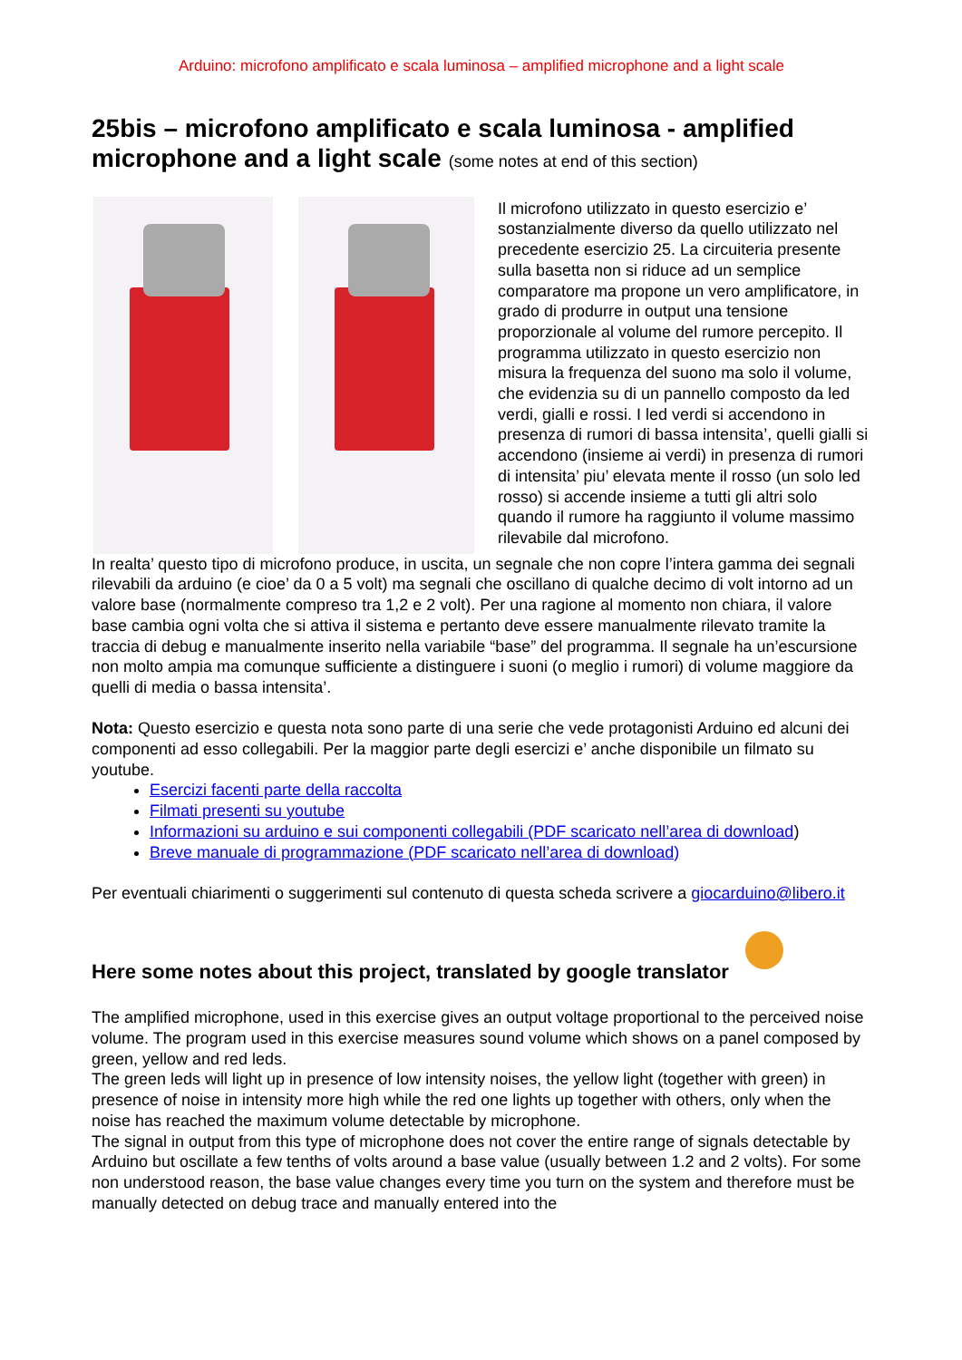Arduino: microfono amplificato e scala luminosa – amplified microphone and a light scale
25bis – microfono amplificato e scala luminosa - amplified microphone and a light scale (some notes at end of this section)
Il microfono utilizzato in questo esercizio e’ sostanzialmente diverso da quello utilizzato nel precedente esercizio 25. La circuiteria presente sulla basetta non si riduce ad un semplice comparatore ma propone un vero amplificatore, in grado di produrre in output una tensione proporzionale al volume del rumore percepito. Il programma utilizzato in questo esercizio non misura la frequenza del suono ma solo il volume, che evidenzia su di un pannello composto da led verdi, gialli e rossi. I led verdi si accendono in presenza di rumori di bassa intensita’, quelli gialli si accendono (insieme ai verdi) in presenza di rumori di intensita’ piu’ elevata mente il rosso (un solo led rosso) si accende insieme a tutti gli altri solo quando il rumore ha raggiunto il volume massimo rilevabile dal microfono.
In realta’ questo tipo di microfono produce, in uscita, un segnale che non copre l’intera gamma dei segnali rilevabili da arduino (e cioe’ da 0 a 5 volt) ma segnali che oscillano di qualche decimo di volt intorno ad un valore base (normalmente compreso tra 1,2 e 2 volt). Per una ragione al momento non chiara, il valore base cambia ogni volta che si attiva il sistema e pertanto deve essere manualmente rilevato tramite la traccia di debug e manualmente inserito nella variabile “base” del programma. Il segnale ha un’escursione non molto ampia ma comunque sufficiente a distinguere i suoni (o meglio i rumori) di volume maggiore da quelli di media o bassa intensita’.
Nota: Questo esercizio e questa nota sono parte di una serie che vede protagonisti Arduino ed alcuni dei componenti ad esso collegabili. Per la maggior parte degli esercizi e’ anche disponibile un filmato su youtube.
Esercizi facenti parte della raccolta
Filmati presenti su youtube
Informazioni su arduino e sui componenti collegabili (PDF scaricato nell’area di download)
Breve manuale di programmazione (PDF scaricato nell’area di download)
Per eventuali chiarimenti o suggerimenti sul contenuto di questa scheda scrivere a giocarduino@libero.it
Here some notes about this project, translated by google translator
The amplified microphone, used in this exercise gives an output voltage proportional to the perceived noise volume. The program used in this exercise measures sound volume which shows on a panel composed by green, yellow and red leds.
The green leds will light up in presence of low intensity noises, the yellow light (together with green) in presence of noise in intensity more high while the red one lights up together with others, only when the noise has reached the maximum volume detectable by microphone.
The signal in output from this type of microphone does not cover the entire range of signals detectable by Arduino but oscillate a few tenths of volts around a base value (usually between 1.2 and 2 volts). For some non understood reason, the base value changes every time you turn on the system and therefore must be manually detected on debug trace and manually entered into the